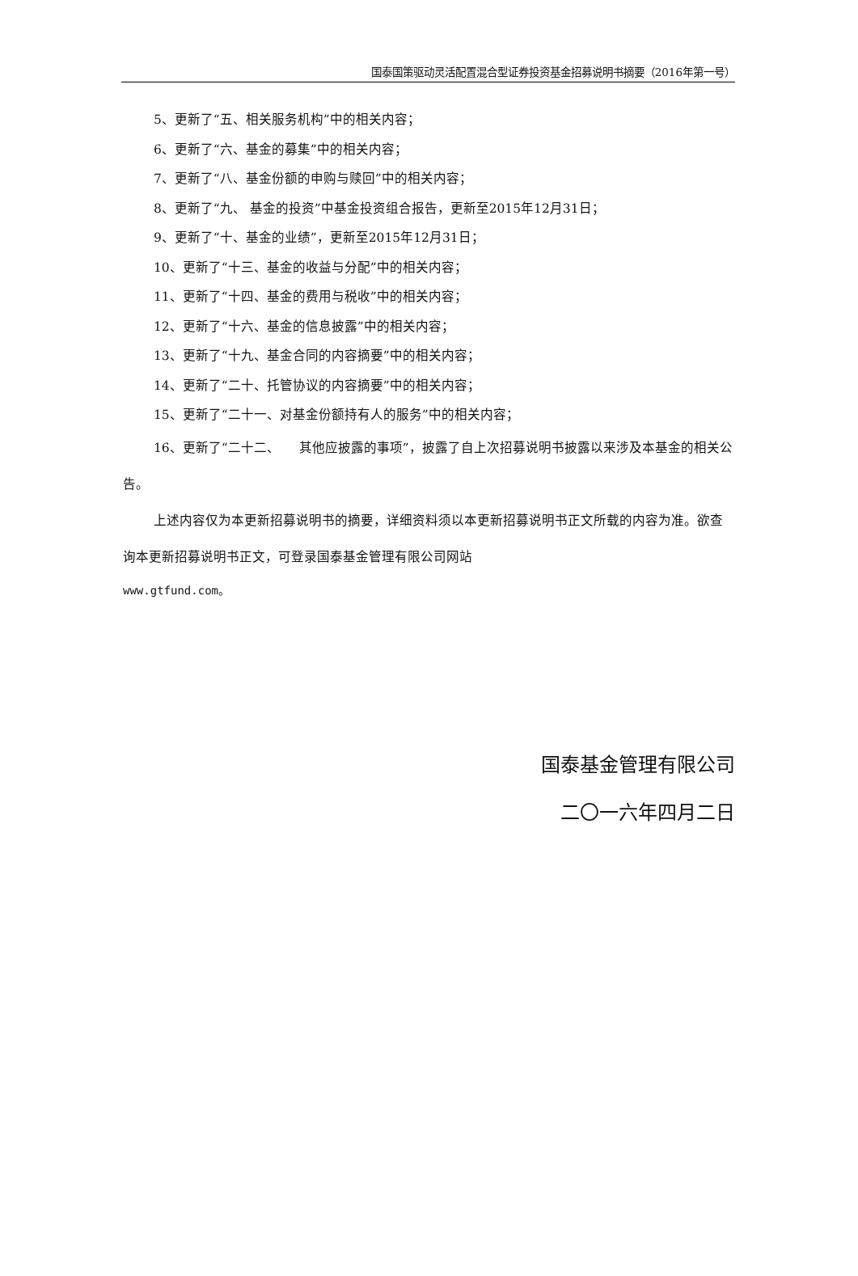国泰国策驱动灵活配置混合型证券投资基金招募说明书摘要（2016年第一号）
5、更新了“五、相关服务机构”中的相关内容；
6、更新了“六、基金的募集”中的相关内容；
7、更新了“八、基金份额的申购与赎回”中的相关内容；
8、更新了“九、 基金的投资”中基金投资组合报告，更新至2015年12月31日；
9、更新了“十、基金的业绩”，更新至2015年12月31日；
10、更新了“十三、基金的收益与分配”中的相关内容；
11、更新了“十四、基金的费用与税收”中的相关内容；
12、更新了“十六、基金的信息披露”中的相关内容；
13、更新了“十九、基金合同的内容摘要”中的相关内容；
14、更新了“二十、托管协议的内容摘要”中的相关内容；
15、更新了“二十一、对基金份额持有人的服务”中的相关内容；
16、更新了“二十二、　　其他应披露的事项”，披露了自上次招募说明书披露以来涉及本基金的相关公告。
上述内容仅为本更新招募说明书的摘要，详细资料须以本更新招募说明书正文所载的内容为准。欲查询本更新招募说明书正文，可登录国泰基金管理有限公司网站
www.gtfund.com。
国泰基金管理有限公司
二〇一六年四月二日